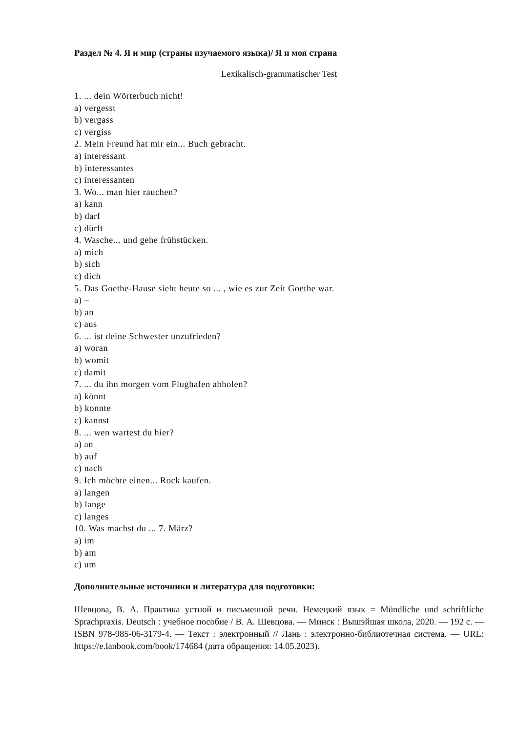Раздел № 4. Я и мир (страны изучаемого языка)/ Я и моя страна
Lexikalisch-grammatischer Test
1. ... dein Wörterbuch nicht!
a) vergesst
b) vergass
c) vergiss
2. Mein Freund hat mir ein... Buch gebracht.
a) interessant
b) interessantes
c) interessanten
3. Wo... man hier rauchen?
a) kann
b) darf
c) dürft
4. Wasche... und gehe frühstücken.
a) mich
b) sich
c) dich
5. Das Goethe-Hause sieht heute so ... , wie es zur Zeit Goethe war.
a) –
b) an
c) aus
6. ... ist deine Schwester unzufrieden?
a) woran
b) womit
c) damit
7. ... du ihn morgen vom Flughafen abholen?
a) könnt
b) konnte
c) kannst
8. ... wen wartest du hier?
a) an
b) auf
c) nach
9. Ich möchte einen... Rock kaufen.
a) langen
b) lange
c) langes
10. Was machst du ... 7. März?
a) im
b) am
c) um
Дополнительные источники и литература для подготовки:
Шевцова, В. А. Практика устной и письменной речи. Немецкий язык = Mündliche und schriftliche Sprachpraxis. Deutsch : учебное пособие / В. А. Шевцова. — Минск : Вышэйшая школа, 2020. — 192 с. — ISBN 978-985-06-3179-4. — Текст : электронный // Лань : электронно-библиотечная система. — URL: https://e.lanbook.com/book/174684 (дата обращения: 14.05.2023).